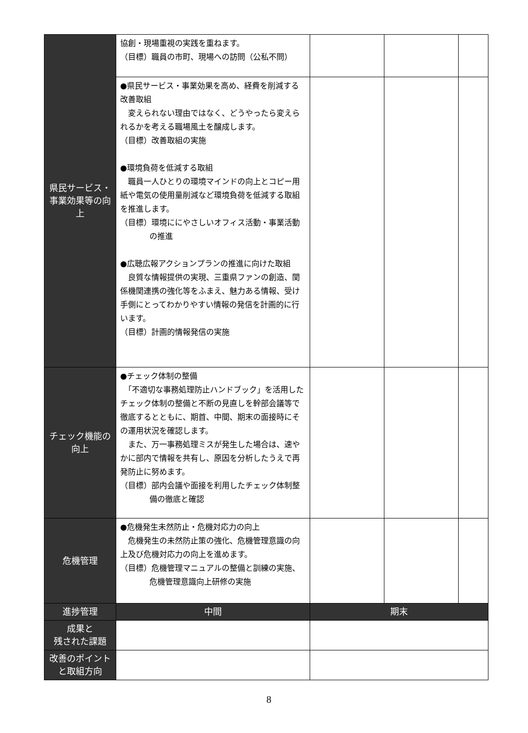| 県民サービス・事業効果等の向上 | 協創・現場重視の実践を重ねます。 （目標）職員の市町、現場への訪問（公私不問） | | | |
| | ●県民サービス・事業効果を高め、経費を削減する改善取組 変えられない理由ではなく、どうやったら変えられるかを考える職場風土を醸成します。 （目標）改善取組の実施 ●環境負荷を低減する取組 職員一人ひとりの環境マインドの向上とコピー用紙や電気の使用量削減など環境負荷を低減する取組を推進します。 （目標）環境ににやさしいオフィス活動・事業活動の推進 ●広聴広報アクションプランの推進に向けた取組 良質な情報提供の実現、三重県ファンの創造、関係機関連携の強化等をふまえ、魅力ある情報、受け手側にとってわかりやすい情報の発信を計画的に行います。 （目標）計画的情報発信の実施 | | | |
| チェック機能の向上 | ●チェック体制の整備 「不適切な事務処理防止ハンドブック」を活用したチェック体制の整備と不断の見直しを幹部会議等で徹底するとともに、期首、中間、期末の面接時にその運用状況を確認します。 また、万一事務処理ミスが発生した場合は、速やかに部内で情報を共有し、原因を分析したうえで再発防止に努めます。 （目標）部内会議や面接を利用したチェック体制整備の徹底と確認 | | | |
| 危機管理 | ●危機発生未然防止・危機対応力の向上 危機発生の未然防止策の強化、危機管理意識の向上及び危機対応力の向上を進めます。 （目標）危機管理マニュアルの整備と訓練の実施、危機管理意識向上研修の実施 | | | |
| 進捗管理 | 中間 | 期末 | | |
| 成果と 残された課題 | | | | |
| 改善のポイントと取組方向 | | | | |
8